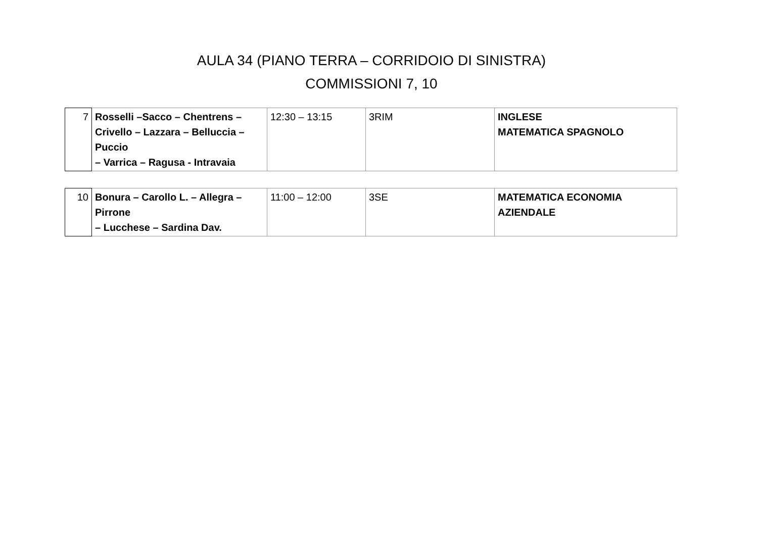AULA 34 (PIANO TERRA – CORRIDOIO DI SINISTRA)
COMMISSIONI 7, 10
| 7 | Rosselli –Sacco – Chentrens – Crivello – Lazzara – Belluccia – Puccio – Varrica – Ragusa - Intravaia | 12:30 – 13:15 | 3RIM | INGLESE MATEMATICA SPAGNOLO |
| 10 | Bonura – Carollo L. – Allegra – Pirrone – Lucchese – Sardina Dav. | 11:00 – 12:00 | 3SE | MATEMATICA ECONOMIA AZIENDALE |